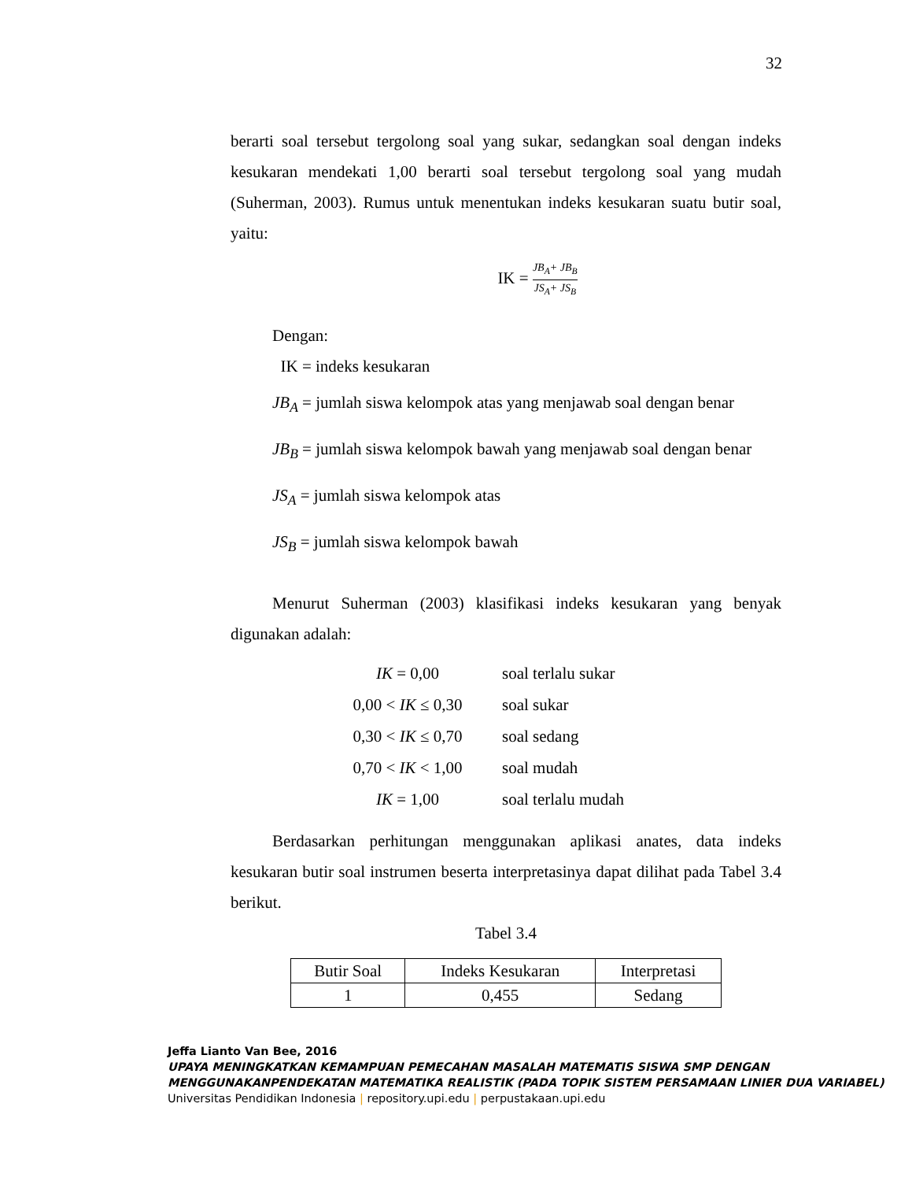32
berarti soal tersebut tergolong soal yang sukar, sedangkan soal dengan indeks kesukaran mendekati 1,00 berarti soal tersebut tergolong soal yang mudah (Suherman, 2003). Rumus untuk menentukan indeks kesukaran suatu butir soal, yaitu:
IK = JB<sub>A</sub>+ JB<sub>B</sub> JS<sub>A</sub>+ JS<sub>B</sub>
Dengan:
IK = indeks kesukaran
JB<sub>A</sub> = jumlah siswa kelompok atas yang menjawab soal dengan benar
JB<sub>B</sub> = jumlah siswa kelompok bawah yang menjawab soal dengan benar
JS<sub>A</sub> = jumlah siswa kelompok atas
JS<sub>B</sub> = jumlah siswa kelompok bawah
Menurut Suherman (2003) klasifikasi indeks kesukaran yang benyak digunakan adalah:
| IK = 0,00 | soal terlalu sukar |
| 0,00 < IK ≤ 0,30 | soal sukar |
| 0,30 < IK ≤ 0,70 | soal sedang |
| 0,70 < IK < 1,00 | soal mudah |
| IK = 1,00 | soal terlalu mudah |
Berdasarkan perhitungan menggunakan aplikasi anates, data indeks kesukaran butir soal instrumen beserta interpretasinya dapat dilihat pada Tabel 3.4 berikut.
Tabel 3.4
| Butir Soal | Indeks Kesukaran | Interpretasi |
| --- | --- | --- |
| 1 | 0,455 | Sedang |
Jeffa Lianto Van Bee, 2016
UPAYA MENINGKATKAN KEMAMPUAN PEMECAHAN MASALAH MATEMATIS SISWA SMP DENGAN MENGGUNAKANPENDEKATAN MATEMATIKA REALISTIK (PADA TOPIK SISTEM PERSAMAAN LINIER DUA VARIABEL)
Universitas Pendidikan Indonesia | repository.upi.edu | perpustakaan.upi.edu